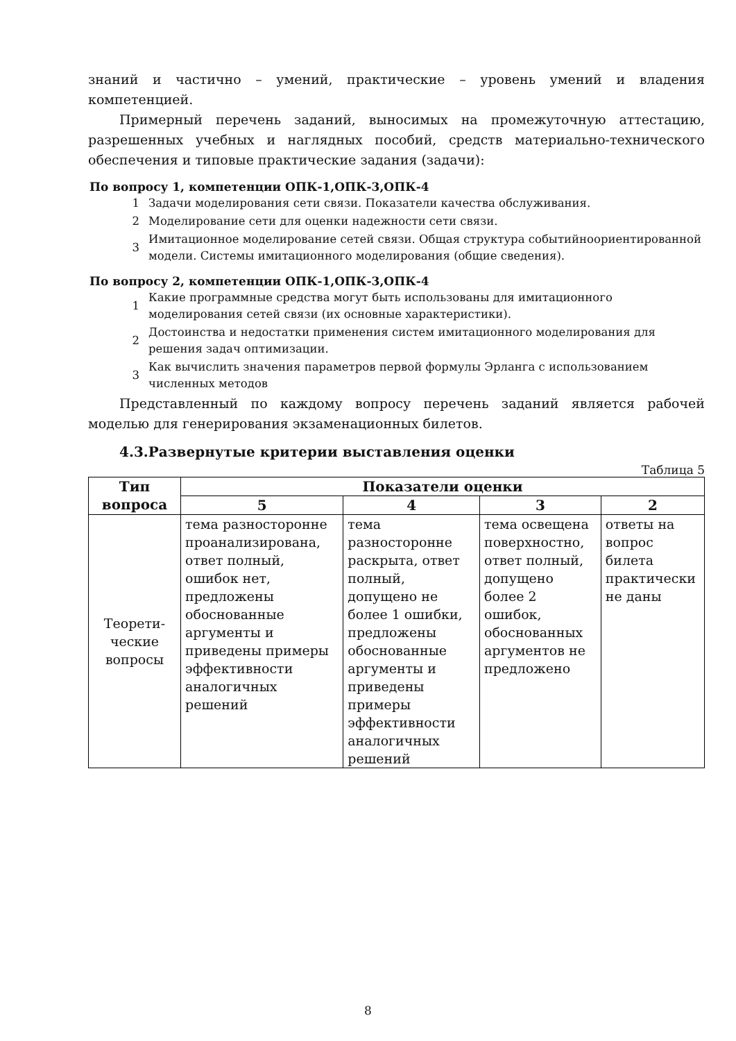знаний и частично – умений, практические – уровень умений и владения компетенцией.
Примерный перечень заданий, выносимых на промежуточную аттестацию, разрешенных учебных и наглядных пособий, средств материально-технического обеспечения и типовые практические задания (задачи):
По вопросу 1, компетенции ОПК-1,ОПК-3,ОПК-4
1 Задачи моделирования сети связи. Показатели качества обслуживания.
2 Моделирование сети для оценки надежности сети связи.
3 Имитационное моделирование сетей связи. Общая структура событийноориентированной модели. Системы имитационного моделирования (общие сведения).
По вопросу 2, компетенции ОПК-1,ОПК-3,ОПК-4
1 Какие программные средства могут быть использованы для имитационного моделирования сетей связи (их основные характеристики).
2 Достоинства и недостатки применения систем имитационного моделирования для решения задач оптимизации.
3 Как вычислить значения параметров первой формулы Эрланга с использованием численных методов
Представленный по каждому вопросу перечень заданий является рабочей моделью для генерирования экзаменационных билетов.
4.3.Развернутые критерии выставления оценки
Таблица 5
| Тип вопроса | Показатели оценки | | | |
| --- | --- | --- | --- | --- |
| | 5 | 4 | 3 | 2 |
| Теорети-ческие вопросы | тема разносторонне проанализирована, ответ полный, ошибок нет, предложены обоснованные аргументы и приведены примеры эффективности аналогичных решений | тема разносторонне раскрыта, ответ полный, допущено не более 1 ошибки, предложены обоснованные аргументы и приведены примеры эффективности аналогичных решений | тема освещена поверхностно, ответ полный, допущено более 2 ошибок, обоснованных аргументов не предложено | ответы на вопрос билета практически не даны |
8